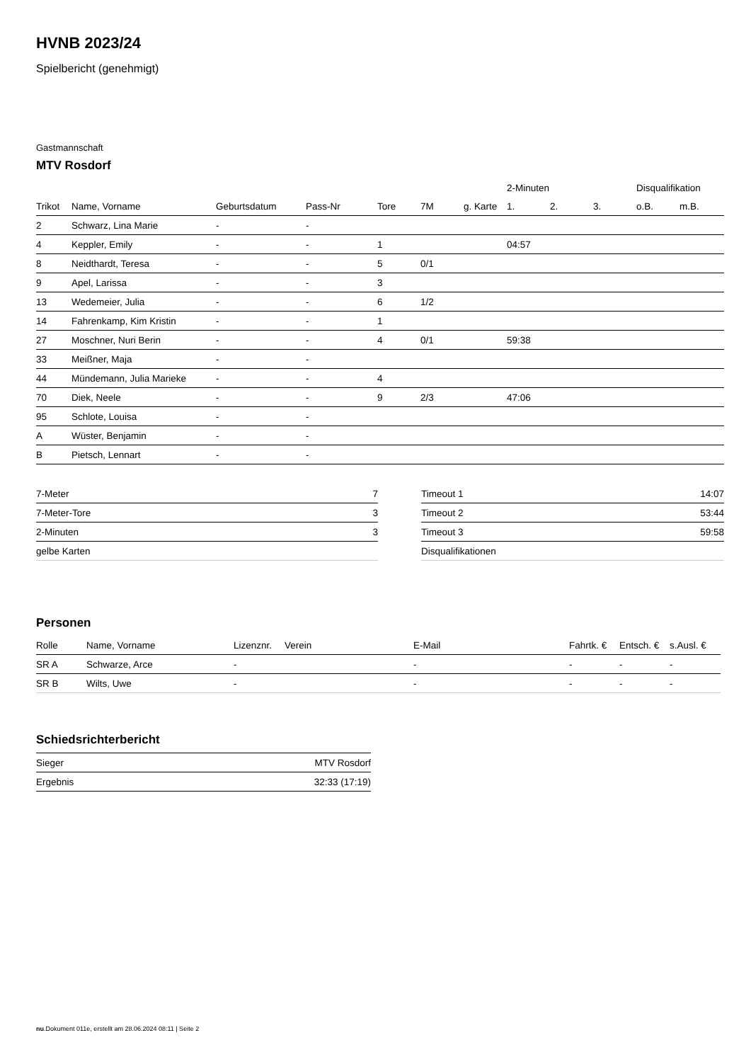HVNB 2023/24
Spielbericht (genehmigt)
Gastmannschaft
MTV Rosdorf
| | | | | | | | 2-Minuten | | | Disqualifikation | |
| --- | --- | --- | --- | --- | --- | --- | --- | --- | --- | --- | --- |
| Trikot | Name, Vorname | Geburtsdatum | Pass-Nr | Tore | 7M | g. Karte | 1. | 2. | 3. | o.B. | m.B. |
| 2 | Schwarz, Lina Marie | - | - | | | | | | | | |
| 4 | Keppler, Emily | - | - | 1 | | | 04:57 | | | | |
| 8 | Neidthardt, Teresa | - | - | 5 | 0/1 | | | | | | |
| 9 | Apel, Larissa | - | - | 3 | | | | | | | |
| 13 | Wedemeier, Julia | - | - | 6 | 1/2 | | | | | | |
| 14 | Fahrenkamp, Kim Kristin | - | - | 1 | | | | | | | |
| 27 | Moschner, Nuri Berin | - | - | 4 | 0/1 | | 59:38 | | | | |
| 33 | Meißner, Maja | - | - | | | | | | | | |
| 44 | Mündemann, Julia Marieke | - | - | 4 | | | | | | | |
| 70 | Diek, Neele | - | - | 9 | 2/3 | | 47:06 | | | | |
| 95 | Schlote, Louisa | - | - | | | | | | | | |
| A | Wüster, Benjamin | - | - | | | | | | | | |
| B | Pietsch, Lennart | - | - | | | | | | | | |
| 7-Meter | 7 |
| 7-Meter-Tore | 3 |
| 2-Minuten | 3 |
| gelbe Karten | |
| Timeout 1 | 14:07 |
| Timeout 2 | 53:44 |
| Timeout 3 | 59:58 |
| Disqualifikationen | |
Personen
| Rolle | Name, Vorname | Lizenznr. | Verein | E-Mail | Fahrtk. € | Entsch. € | s.Ausl. € |
| --- | --- | --- | --- | --- | --- | --- | --- |
| SR A | Schwarze, Arce | - | | - | - | - | - |
| SR B | Wilts, Uwe | - | | - | - | - | - |
Schiedsrichterbericht
| Sieger | MTV Rosdorf |
| Ergebnis | 32:33 (17:19) |
nu.Dokument 011e, erstellt am 28.06.2024 08:11 | Seite 2